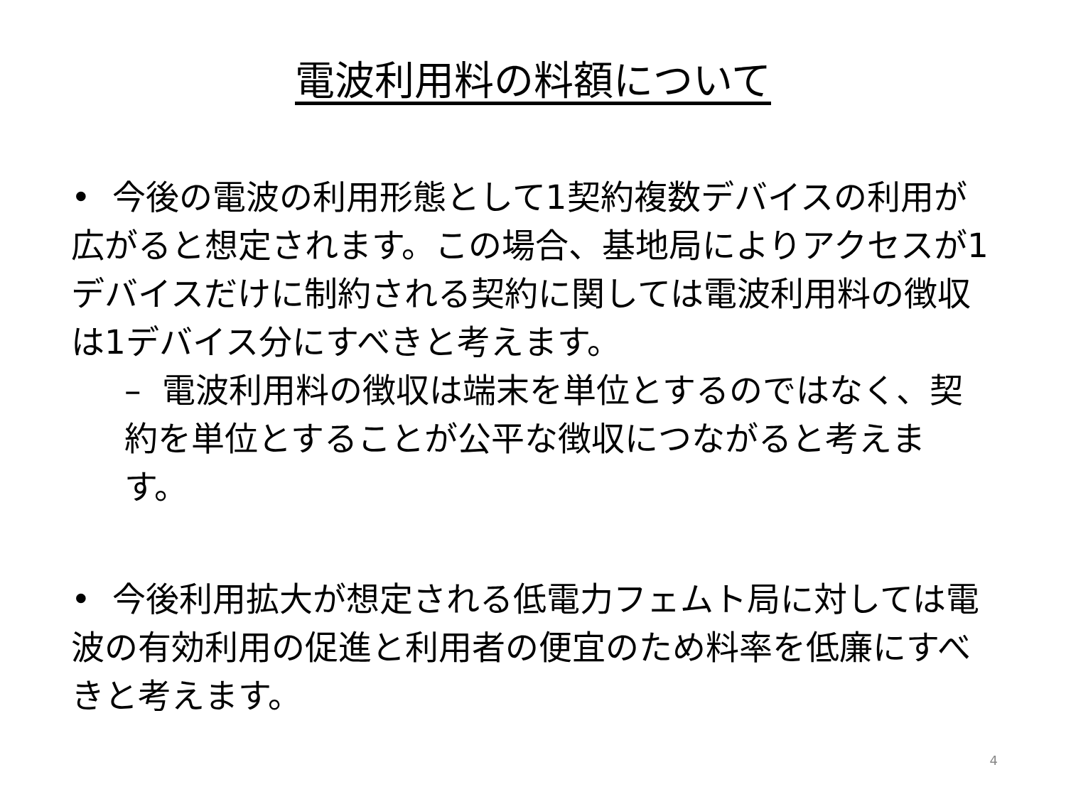電波利用料の料額について
• 今後の電波の利用形態として1契約複数デバイスの利用が広がると想定されます。この場合、基地局によりアクセスが1デバイスだけに制約される契約に関しては電波利用料の徴収は1デバイス分にすべきと考えます。
– 電波利用料の徴収は端末を単位とするのではなく、契約を単位とすることが公平な徴収につながると考えます。
• 今後利用拡大が想定される低電力フェムト局に対しては電波の有効利用の促進と利用者の便宜のため料率を低廉にすべきと考えます。
4